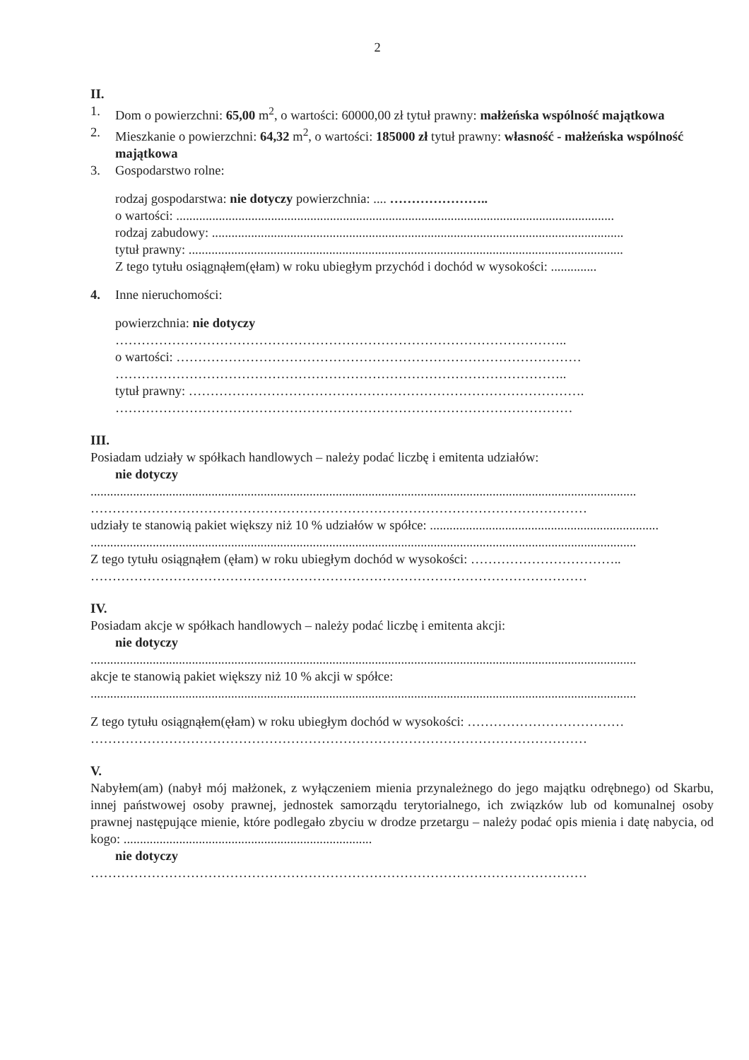2
II.
1. Dom o powierzchni: 65,00 m<sup>2</sup>, o wartości: 60000,00 zł tytuł prawny: małżeńska wspólność majątkowa
2. Mieszkanie o powierzchni: 64,32 m<sup>2</sup>, o wartości: 185000 zł tytuł prawny: własność - małżeńska wspólność majątkowa
3. Gospodarstwo rolne:
rodzaj gospodarstwa: nie dotyczy powierzchnia: .... …………………..
o wartości: ......................................................................................................................................
rodzaj zabudowy: ..............................................................................................................................
tytuł prawny: .....................................................................................................................................
Z tego tytułu osiągnąłem(ęłam) w roku ubiegłym przychód i dochód w wysokości: ..............
4. Inne nieruchomości:
powierzchnia: nie dotyczy
…………………………………………………………………………………………..
o wartości: …………………………………………………………………………………
…………………………………………………………………………………………..
tytuł prawny: ……………………………………………………………………………….
……………………………………………………………………………………………
III.
Posiadam udziały w spółkach handlowych – należy podać liczbę i emitenta udziałów:
nie dotyczy
.......................................................................................................................................................................
……………………………………………………………………………………………………
udziały te stanowią pakiet większy niż 10 % udziałów w spółce: ......................................................................
.......................................................................................................................................................................
Z tego tytułu osiągnąłem (ęłam) w roku ubiegłym dochód w wysokości: ……………………………..
……………………………………………………………………………………………………
IV.
Posiadam akcje w spółkach handlowych – należy podać liczbę i emitenta akcji:
nie dotyczy
.......................................................................................................................................................................
akcje te stanowią pakiet większy niż 10 % akcji w spółce:
.......................................................................................................................................................................
Z tego tytułu osiągnąłem(ęłam) w roku ubiegłym dochód w wysokości: ………………………………
……………………………………………………………………………………………………
V.
Nabyłem(am) (nabył mój małżonek, z wyłączeniem mienia przynależnego do jego majątku odrębnego) od Skarbu, innej państwowej osoby prawnej, jednostek samorządu terytorialnego, ich związków lub od komunalnej osoby prawnej następujące mienie, które podlegało zbyciu w drodze przetargu – należy podać opis mienia i datę nabycia, od kogo: ............................................................................
nie dotyczy
……………………………………………………………………………………………………